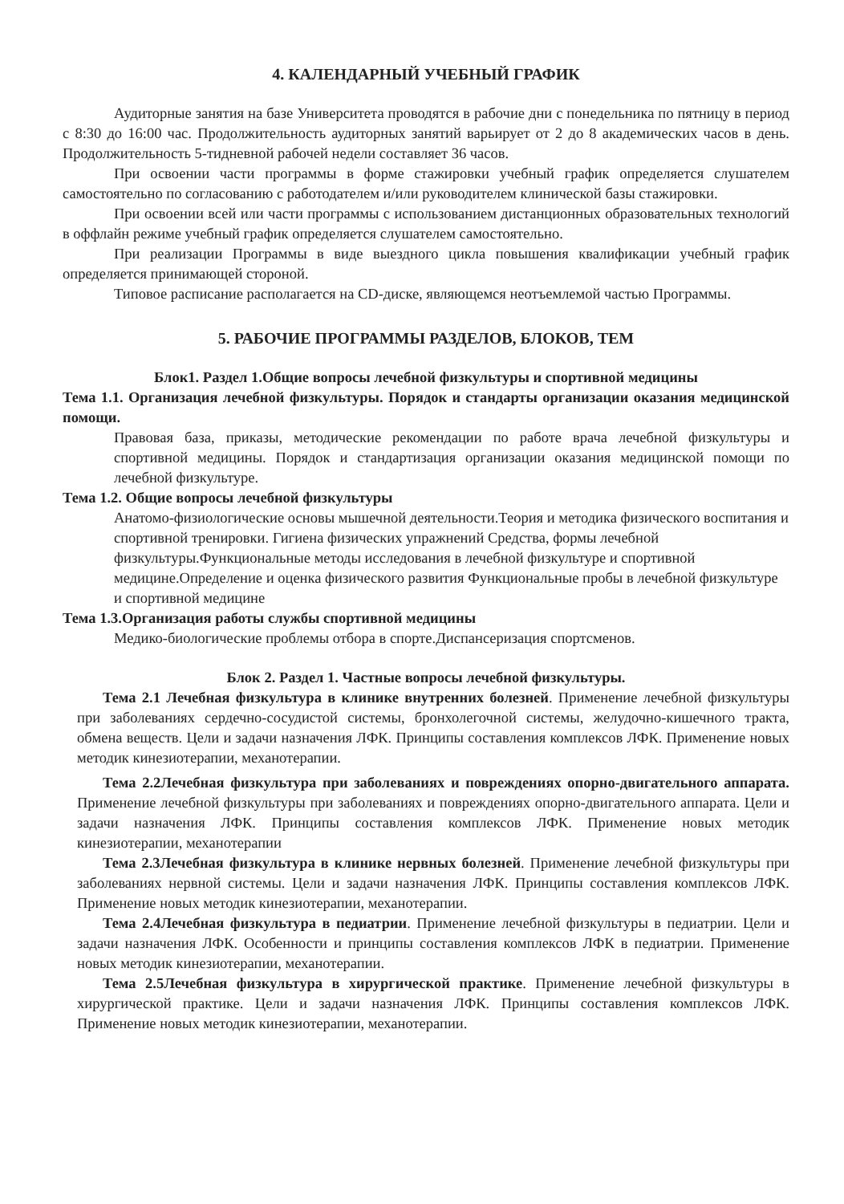4. КАЛЕНДАРНЫЙ УЧЕБНЫЙ ГРАФИК
Аудиторные занятия на базе Университета проводятся в рабочие дни с понедельника по пятницу в период с 8:30 до 16:00 час. Продолжительность аудиторных занятий варьирует от 2 до 8 академических часов в день. Продолжительность 5-тидневной рабочей недели составляет 36 часов.
При освоении части программы в форме стажировки учебный график определяется слушателем самостоятельно по согласованию с работодателем и/или руководителем клинической базы стажировки.
При освоении всей или части программы с использованием дистанционных образовательных технологий в оффлайн режиме учебный график определяется слушателем самостоятельно.
При реализации Программы в виде выездного цикла повышения квалификации учебный график определяется принимающей стороной.
Типовое расписание располагается на CD-диске, являющемся неотъемлемой частью Программы.
5. РАБОЧИЕ ПРОГРАММЫ РАЗДЕЛОВ, БЛОКОВ, ТЕМ
Блок1. Раздел 1.Общие вопросы лечебной физкультуры и спортивной медицины
Тема 1.1. Организация лечебной физкультуры. Порядок и стандарты организации оказания медицинской помощи.
Правовая база, приказы, методические рекомендации по работе врача лечебной физкультуры и спортивной медицины. Порядок и стандартизация организации оказания медицинской помощи по лечебной физкультуре.
Тема 1.2. Общие вопросы лечебной физкультуры
Анатомо-физиологические основы мышечной деятельности.Теория и методика физического воспитания и спортивной тренировки. Гигиена физических упражнений Средства, формы лечебной физкультуры.Функциональные методы исследования в лечебной физкультуре и спортивной медицине.Определение и оценка физического развития Функциональные пробы в лечебной физкультуре и спортивной медицине
Тема 1.3.Организация работы службы спортивной медицины
Медико-биологические проблемы отбора в спорте.Диспансеризация спортсменов.
Блок 2. Раздел 1. Частные вопросы лечебной физкультуры.
Тема 2.1 Лечебная физкультура в клинике внутренних болезней. Применение лечебной физкультуры при заболеваниях сердечно-сосудистой системы, бронхолегочной системы, желудочно-кишечного тракта, обмена веществ. Цели и задачи назначения ЛФК. Принципы составления комплексов ЛФК. Применение новых методик кинезиотерапии, механотерапии.
Тема 2.2Лечебная физкультура при заболеваниях и повреждениях опорно-двигательного аппарата. Применение лечебной физкультуры при заболеваниях и повреждениях опорно-двигательного аппарата. Цели и задачи назначения ЛФК. Принципы составления комплексов ЛФК. Применение новых методик кинезиотерапии, механотерапии
Тема 2.3Лечебная физкультура в клинике нервных болезней. Применение лечебной физкультуры при заболеваниях нервной системы. Цели и задачи назначения ЛФК. Принципы составления комплексов ЛФК. Применение новых методик кинезиотерапии, механотерапии.
Тема 2.4Лечебная физкультура в педиатрии. Применение лечебной физкультуры в педиатрии. Цели и задачи назначения ЛФК. Особенности и принципы составления комплексов ЛФК в педиатрии. Применение новых методик кинезиотерапии, механотерапии.
Тема 2.5Лечебная физкультура в хирургической практике. Применение лечебной физкультуры в хирургической практике. Цели и задачи назначения ЛФК. Принципы составления комплексов ЛФК. Применение новых методик кинезиотерапии, механотерапии.